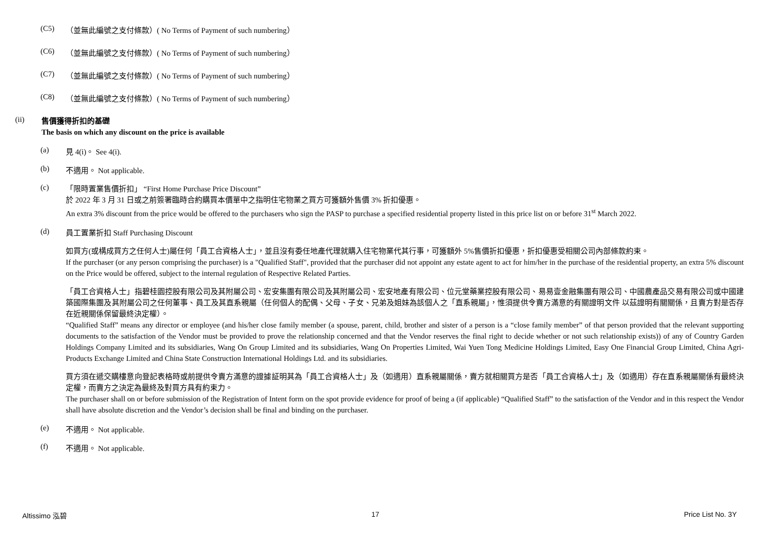(C5) （並無此編號之支付條款）( No Terms of Payment of such numbering）
(C6) （並無此編號之支付條款）( No Terms of Payment of such numbering）
(C7) （並無此編號之支付條款）( No Terms of Payment of such numbering）
(C8) （並無此編號之支付條款）( No Terms of Payment of such numbering）
(ii)
售價獲得折扣的基礎
The basis on which any discount on the price is available
(a) 見 4(i)。 See 4(i).
(b) 不適用。 Not applicable.
(c)
「限時置業售價折扣」 “First Home Purchase Price Discount”
於 2022 年 3 月 31 日或之前簽署臨時合約購買本價單中之指明住宅物業之買方可獲額外售價 3% 折扣優惠。
An extra 3% discount from the price would be offered to the purchasers who sign the PASP to purchase a specified residential property listed in this price list on or before 31<sup>st</sup> March 2022.
(d)
員工置業折扣 Staff Purchasing Discount
如買方(或構成買方之任何人士)屬任何「員工合資格人士」，並且沒有委任地產代理就購入住宅物業代其行事，可獲額外 5%售價折扣優惠，折扣優惠受相關公司內部條款約束。
If the purchaser (or any person comprising the purchaser) is a "Qualified Staff", provided that the purchaser did not appoint any estate agent to act for him/her in the purchase of the residential property, an extra 5% discount on the Price would be offered, subject to the internal regulation of Respective Related Parties.
「員工合資格人士」指碧桂園控股有限公司及其附屬公司、宏安集團有限公司及其附屬公司、宏安地產有限公司、位元堂藥業控股有限公司、易易壹金融集團有限公司、中國農產品交易有限公司或中國建築國際集團及其附屬公司之任何董事、員工及其直系親屬（任何個人的配偶、父母、子女、兄弟及姐妹為該個人之「直系親屬」，惟須提供令賣方滿意的有關證明文件 以茲證明有關關係，且賣方對是否存在近親關係保留最終決定權）。
“Qualified Staff” means any director or employee (and his/her close family member (a spouse, parent, child, brother and sister of a person is a “close family member” of that person provided that the relevant supporting documents to the satisfaction of the Vendor must be provided to prove the relationship concerned and that the Vendor reserves the final right to decide whether or not such relationship exists)) of any of Country Garden Holdings Company Limited and its subsidiaries, Wang On Group Limited and its subsidiaries, Wang On Properties Limited, Wai Yuen Tong Medicine Holdings Limited, Easy One Financial Group Limited, China Agri-Products Exchange Limited and China State Construction International Holdings Ltd. and its subsidiaries.
買方須在遞交購樓意向登記表格時或前提供令賣方滿意的證據証明其為「員工合資格人士」及（如適用）直系親屬關係，賣方就相關買方是否「員工合資格人士」及（如適用）存在直系親屬關係有最終決定權，而賣方之決定為最終及對買方具有約束力。
The purchaser shall on or before submission of the Registration of Intent form on the spot provide evidence for proof of being a (if applicable) “Qualified Staff” to the satisfaction of the Vendor and in this respect the Vendor shall have absolute discretion and the Vendor’s decision shall be final and binding on the purchaser.
(e) 不適用。 Not applicable.
(f) 不適用。 Not applicable.
Altissimo 泓碧 17 Price List No. 3Y